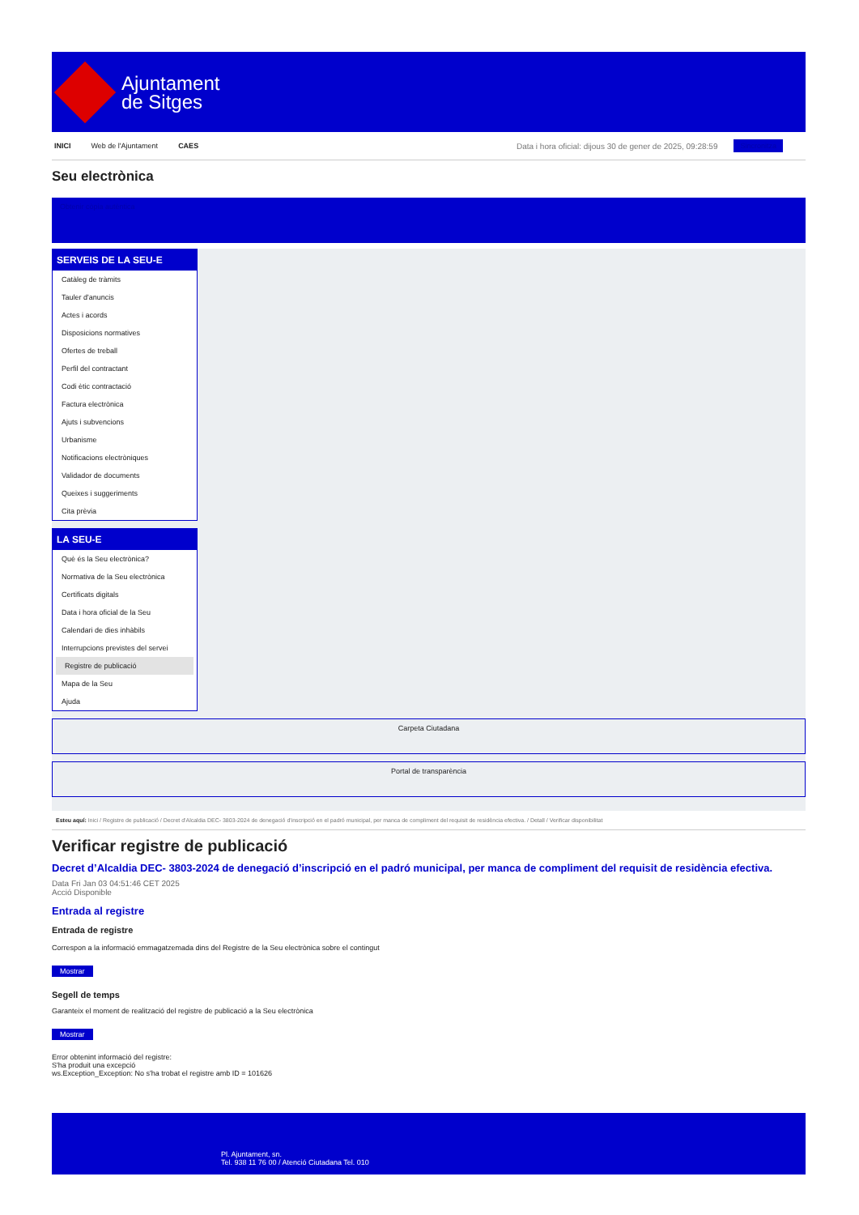Ajuntament
de Sitges
INICI Web de l'Ajuntament CAES Data i hora oficial: dijous 30 de gener de 2025, 09:28:59 Sincronitza
Seu electrònica
Obtenir còpia autèntica
SERVEIS DE LA SEU-E
Catàleg de tràmits
Tauler d'anuncis
Actes i acords
Disposicions normatives
Ofertes de treball
Perfil del contractant
Codi ètic contractació
Factura electrònica
Ajuts i subvencions
Urbanisme
Notificacions electròniques
Validador de documents
Queixes i suggeriments
Cita prèvia
LA SEU-E
Què és la Seu electrònica?
Normativa de la Seu electrònica
Certificats digitals
Data i hora oficial de la Seu
Calendari de dies inhàbils
Interrupcions previstes del servei
Registre de publicació
Mapa de la Seu
Ajuda
Carpeta Ciutadana
Portal de transparència
Esteu aquí: Inici / Registre de publicació / Decret d'Alcaldia DEC- 3803-2024 de denegació d'inscripció en el padró municipal, per manca de compliment del requisit de residència efectiva. / Detall / Verificar disponibilitat
Verificar registre de publicació
Decret d’Alcaldia DEC- 3803-2024 de denegació d’inscripció en el padró municipal, per manca de compliment del requisit de residència efectiva.
Data Fri Jan 03 04:51:46 CET 2025
Acció Disponible
Entrada al registre
Entrada de registre
Correspon a la informació emmagatzemada dins del Registre de la Seu electrònica sobre el contingut
Mostrar
Segell de temps
Garanteix el moment de realització del registre de publicació a la Seu electrònica
Mostrar
Error obtenint informació del registre:
S'ha produit una excepció
ws.Exception_Exception: No s'ha trobat el registre amb ID = 101626
Pl. Ajuntament, sn.
Tel. 938 11 76 00 / Atenció Ciutadana Tel. 010